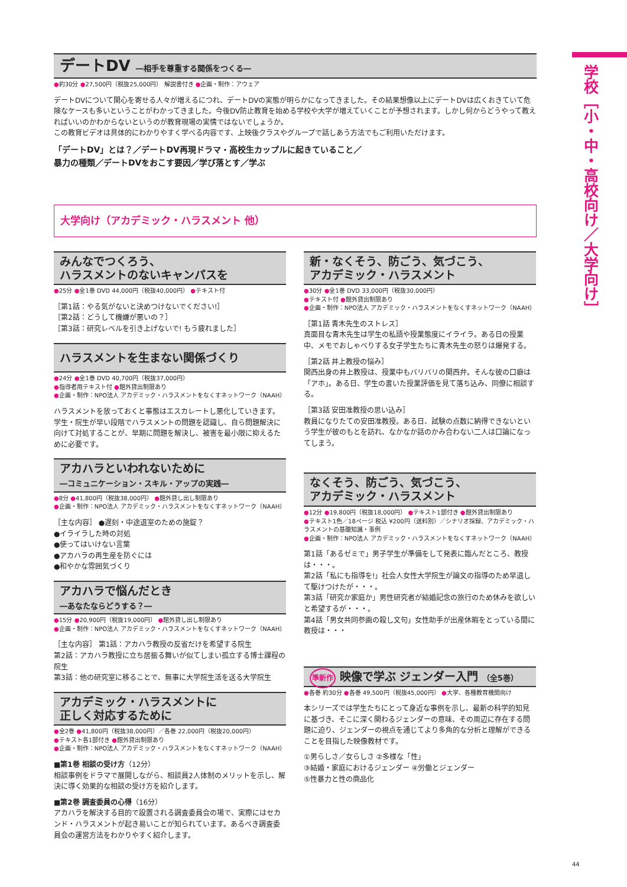学校［小・中・高校向け／大学向け］
デートDV ―相手を尊重する関係をつくる―
●約30分 ●27,500円（税抜25,000円） 解説書付き ●企画・制作：アウェア
デートDVについて関心を寄せる人々が増えるにつれ、デートDVの実態が明らかになってきました。その結果想像以上にデートDVは広くおきていて危険なケースも多いということがわかってきました。今後DV防止教育を始める学校や大学が増えていくことが予想されます。しかし何からどうやって教えればいいのかわからないというのが教育現場の実情ではないでしょうか。
この教育ビデオは具体的にわかりやすく学べる内容です、上映後クラスやグループで話しあう方法でもご利用いただけます。
「デートDV」とは？／デートDV再現ドラマ・高校生カップルに起きていること／
暴力の種類／デートDVをおこす要因／学び落とす／学ぶ
大学向け（アカデミック・ハラスメント 他）
みんなでつくろう、
ハラスメントのないキャンパスを
●25分 ●全1巻 DVD 44,000円（税抜40,000円） ●テキスト付
［第1話：やる気がないと決めつけないでください!］
［第2話：どうして機嫌が悪いの？］
［第3話：研究レベルを引き上げないで! もう疲れました］
ハラスメントを生まない関係づくり
●24分 ●全1巻 DVD 40,700円（税抜37,000円）
●指導者用テキスト付 ●館外貸出制限あり
●企画・制作：NPO法人 アカデミック・ハラスメントをなくすネットワーク（NAAH）
ハラスメントを放っておくと事態はエスカレートし悪化していきます。学生・院生が早い段階でハラスメントの問題を認識し、自ら問題解決に向けて対処することが、早期に問題を解決し、被害を最小限に抑えるために必要です。
アカハラといわれないために
―コミュニケーション・スキル・アップの実践―
●8分 ●41,800円（税抜38,000円） ●館外貸し出し制限あり
●企画・制作：NPO法人 アカデミック・ハラスメントをなくすネットワーク（NAAH）
［主な内容］ ●遅刻・中途退室のための施錠？
●イライラした時の対処
●使ってはいけない言葉
●アカハラの再生産を防ぐには
●和やかな雰囲気づくり
アカハラで悩んだとき
―あなたならどうする？―
●15分 ●20,900円（税抜19,000円） ●館外貸し出し制限あり
●企画・制作：NPO法人 アカデミック・ハラスメントをなくすネットワーク（NAAH）
［主な内容］ 第1話：アカハラ教授の反省だけを希望する院生
第2話：アカハラ教授に立ち居振る舞いが似てしまい孤立する博士課程の院生
第3話：他の研究室に移ることで、無事に大学院生活を送る大学院生
アカデミック・ハラスメントに
正しく対応するために
●全2巻 ●41,800円（税抜38,000円）／各巻 22,000円（税抜20,000円）
●テキスト各1部付き ●館外貸出制限あり
●企画・制作：NPO法人 アカデミック・ハラスメントをなくすネットワーク（NAAH）
■第1巻 相談の受け方（12分）
相談事例をドラマで展開しながら、相談員2人体制のメリットを示し、解決に導く効果的な相談の受け方を紹介します。
■第2巻 調査委員の心得（16分）
アカハラを解決する目的で設置される調査委員会の場で、実際にはセカンド・ハラスメントが起き易いことが知られています。あるべき調査委員会の運営方法をわかりやすく紹介します。
新・なくそう、防ごう、気づこう、
アカデミック・ハラスメント
●30分 ●全1巻 DVD 33,000円（税抜30,000円）
●テキスト付 ●館外貸出制限あり
●企画・制作：NPO法人 アカデミック・ハラスメントをなくすネットワーク（NAAH）
［第1話 青木先生のストレス］
真面目な青木先生は学生の私語や授業態度にイライラ。ある日の授業中、メモでおしゃべりする女子学生たちに青木先生の怒りは爆発する。
［第2話 井上教授の悩み］
関西出身の井上教授は、授業中もバリバリの関西弁。そんな彼の口癖は「アホ」。ある日、学生の書いた授業評価を見て落ち込み、同僚に相談する。
［第3話 安田准教授の思い込み］
教員になりたての安田准教授。ある日、試験の点数に納得できないという学生が彼のもとを訪れ、なかなか話のかみ合わない二人は口論になってしまう。
なくそう、防ごう、気づこう、
アカデミック・ハラスメント
●12分 ●19,800円（税抜18,000円） ●テキスト1部付き ●館外貸出制限あり
●テキスト1色／18ページ 税込 ¥200円（送料別）／シナリオ採録、アカデミック・ハラスメントの基礎知識・事例
●企画・制作：NPO法人 アカデミック・ハラスメントをなくすネットワーク（NAAH）
第1話「あるゼミで」男子学生が準備をして発表に臨んだところ、教授は・・・。
第2話「私にも指導を!」社会人女性大学院生が論文の指導のため早退して駆けつけたが・・・。
第3話「研究か家庭か」男性研究者が結婚記念の旅行のため休みを欲しいと希望するが・・・。
第4話「男女共同参画の殺し文句」女性助手が出産休暇をとっている間に教授は・・・
準新作 映像で学ぶ ジェンダー入門 （全5巻）
●各巻 約30分 ●各巻 49,500円（税抜45,000円） ●大学、各種教育機関向け
本シリーズでは学生たちにとって身近な事例を示し、最新の科学的知見に基づき、そこに深く関わるジェンダーの意味、その周辺に存在する問題に迫り、ジェンダーの視点を通じてより多角的な分析と理解ができることを目指した映像教材です。
①男らしさ／女らしさ ②多様な「性」
③結婚・家庭におけるジェンダー ④労働とジェンダー
⑤性暴力と性の商品化
44